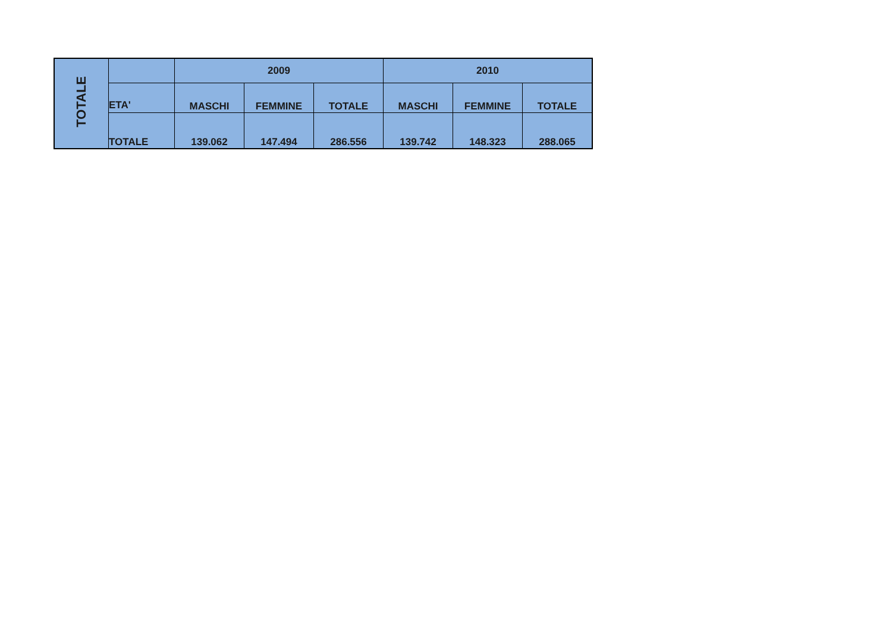| TOTALE | | 2009 | | | 2010 | | |
| | ETA' | MASCHI | FEMMINE | TOTALE | MASCHI | FEMMINE | TOTALE |
| | TOTALE | 139.062 | 147.494 | 286.556 | 139.742 | 148.323 | 288.065 |